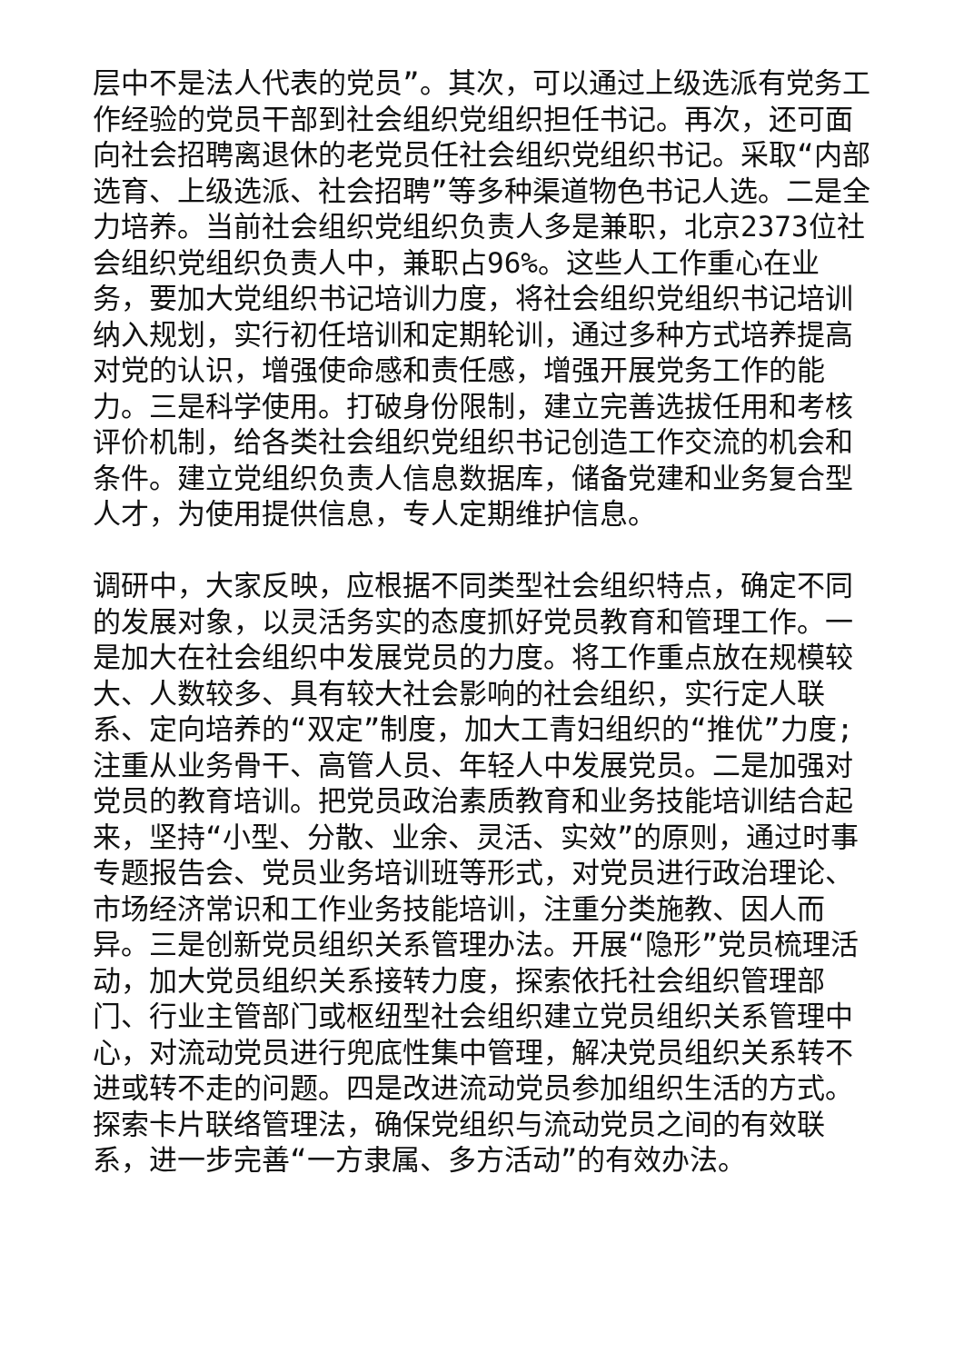层中不是法人代表的党员”。其次，可以通过上级选派有党务工作经验的党员干部到社会组织党组织担任书记。再次，还可面向社会招聘离退休的老党员任社会组织党组织书记。采取“内部选育、上级选派、社会招聘”等多种渠道物色书记人选。二是全力培养。当前社会组织党组织负责人多是兼职，北京2373位社会组织党组织负责人中，兼职占96%。这些人工作重心在业务，要加大党组织书记培训力度，将社会组织党组织书记培训纳入规划，实行初任培训和定期轮训，通过多种方式培养提高对党的认识，增强使命感和责任感，增强开展党务工作的能力。三是科学使用。打破身份限制，建立完善选拔任用和考核评价机制，给各类社会组织党组织书记创造工作交流的机会和条件。建立党组织负责人信息数据库，储备党建和业务复合型人才，为使用提供信息，专人定期维护信息。
调研中，大家反映，应根据不同类型社会组织特点，确定不同的发展对象，以灵活务实的态度抓好党员教育和管理工作。一是加大在社会组织中发展党员的力度。将工作重点放在规模较大、人数较多、具有较大社会影响的社会组织，实行定人联系、定向培养的“双定”制度，加大工青妇组织的“推优”力度;注重从业务骨干、高管人员、年轻人中发展党员。二是加强对党员的教育培训。把党员政治素质教育和业务技能培训结合起来，坚持“小型、分散、业余、灵活、实效”的原则，通过时事专题报告会、党员业务培训班等形式，对党员进行政治理论、市场经济常识和工作业务技能培训，注重分类施教、因人而异。三是创新党员组织关系管理办法。开展“隐形”党员梳理活动，加大党员组织关系接转力度，探索依托社会组织管理部门、行业主管部门或枢纽型社会组织建立党员组织关系管理中心，对流动党员进行兜底性集中管理，解决党员组织关系转不进或转不走的问题。四是改进流动党员参加组织生活的方式。探索卡片联络管理法，确保党组织与流动党员之间的有效联系，进一步完善“一方隶属、多方活动”的有效办法。